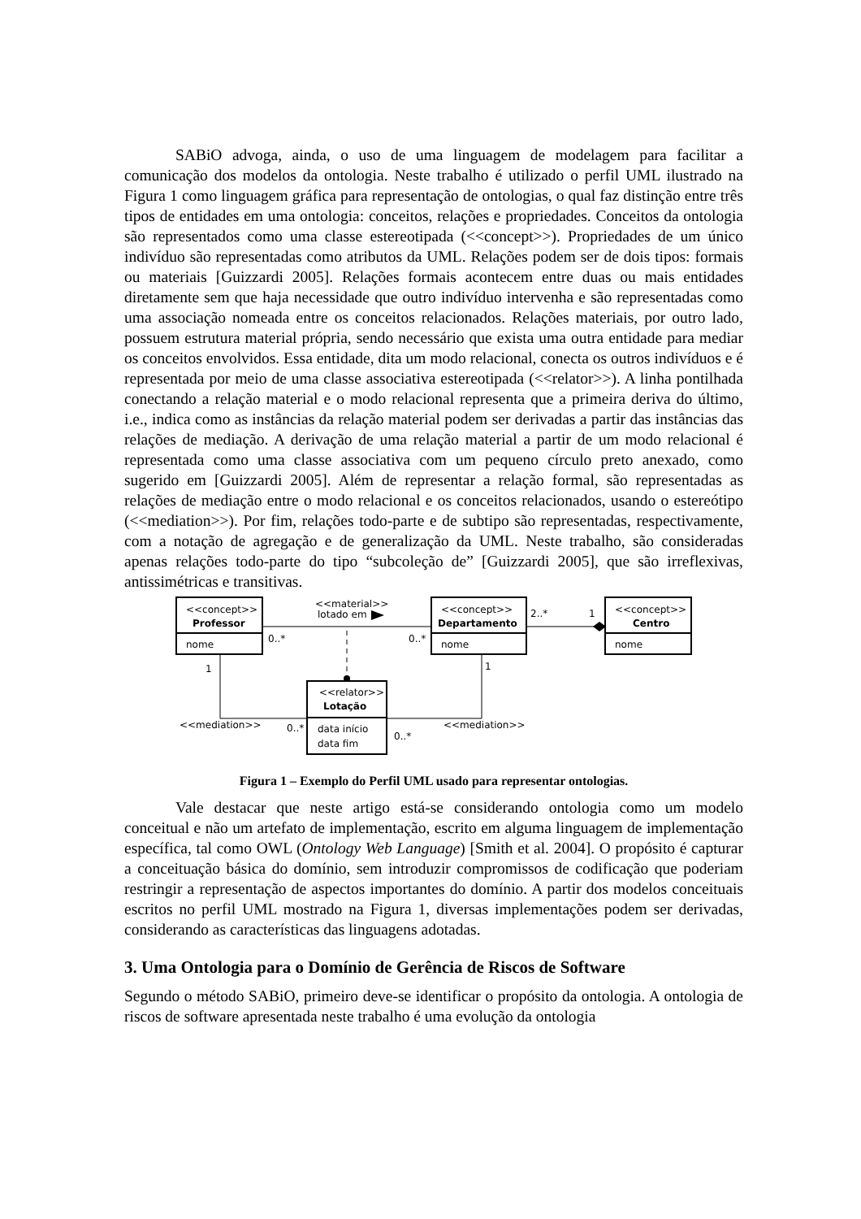SABiO advoga, ainda, o uso de uma linguagem de modelagem para facilitar a comunicação dos modelos da ontologia. Neste trabalho é utilizado o perfil UML ilustrado na Figura 1 como linguagem gráfica para representação de ontologias, o qual faz distinção entre três tipos de entidades em uma ontologia: conceitos, relações e propriedades. Conceitos da ontologia são representados como uma classe estereotipada (<<concept>>). Propriedades de um único indivíduo são representadas como atributos da UML. Relações podem ser de dois tipos: formais ou materiais [Guizzardi 2005]. Relações formais acontecem entre duas ou mais entidades diretamente sem que haja necessidade que outro indivíduo intervenha e são representadas como uma associação nomeada entre os conceitos relacionados. Relações materiais, por outro lado, possuem estrutura material própria, sendo necessário que exista uma outra entidade para mediar os conceitos envolvidos. Essa entidade, dita um modo relacional, conecta os outros indivíduos e é representada por meio de uma classe associativa estereotipada (<<relator>>). A linha pontilhada conectando a relação material e o modo relacional representa que a primeira deriva do último, i.e., indica como as instâncias da relação material podem ser derivadas a partir das instâncias das relações de mediação. A derivação de uma relação material a partir de um modo relacional é representada como uma classe associativa com um pequeno círculo preto anexado, como sugerido em [Guizzardi 2005]. Além de representar a relação formal, são representadas as relações de mediação entre o modo relacional e os conceitos relacionados, usando o estereótipo (<<mediation>>). Por fim, relações todo-parte e de subtipo são representadas, respectivamente, com a notação de agregação e de generalização da UML. Neste trabalho, são consideradas apenas relações todo-parte do tipo “subcoleção de” [Guizzardi 2005], que são irreflexivas, antissimétricas e transitivas.
<<concept>>
Professor
nome
<<concept>>
Departamento
nome
<<concept>>
Centro
nome
<<relator>>
Lotação
data início
data fim
<<material>>
lotado em
0..*
0..*
2..*
1
1
1
<<mediation>>
0..*
0..*
<<mediation>>
Figura 1 – Exemplo do Perfil UML usado para representar ontologias.
Vale destacar que neste artigo está-se considerando ontologia como um modelo conceitual e não um artefato de implementação, escrito em alguma linguagem de implementação específica, tal como OWL (Ontology Web Language) [Smith et al. 2004]. O propósito é capturar a conceituação básica do domínio, sem introduzir compromissos de codificação que poderiam restringir a representação de aspectos importantes do domínio. A partir dos modelos conceituais escritos no perfil UML mostrado na Figura 1, diversas implementações podem ser derivadas, considerando as características das linguagens adotadas.
3. Uma Ontologia para o Domínio de Gerência de Riscos de Software
Segundo o método SABiO, primeiro deve-se identificar o propósito da ontologia. A ontologia de riscos de software apresentada neste trabalho é uma evolução da ontologia